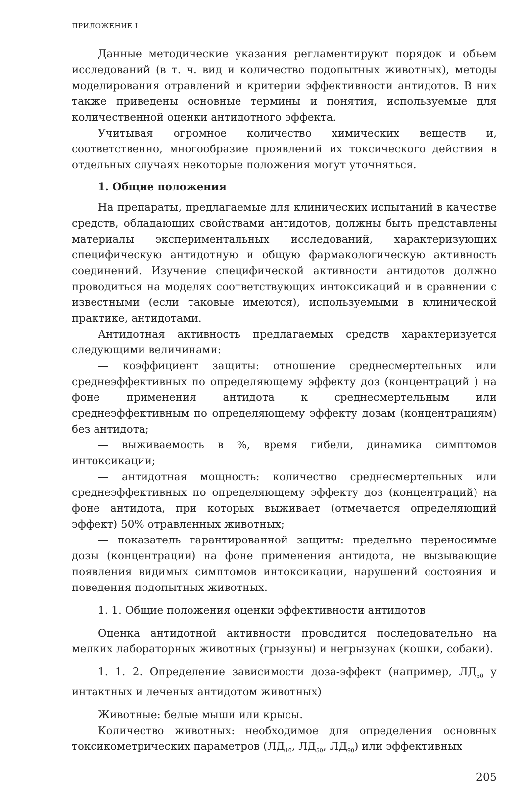ПРИЛОЖЕНИЕ I
Данные методические указания регламентируют порядок и объем исследований (в т. ч. вид и количество подопытных животных), методы моделирования отравлений и критерии эффективности антидотов. В них также приведены основные термины и понятия, используемые для количественной оценки антидотного эффекта.
Учитывая огромное количество химических веществ и, соответственно, многообразие проявлений их токсического действия в отдельных случаях некоторые положения могут уточняться.
1. Общие положения
На препараты, предлагаемые для клинических испытаний в качестве средств, обладающих свойствами антидотов, должны быть представлены материалы экспериментальных исследований, характеризующих специфическую антидотную и общую фармакологическую активность соединений. Изучение специфической активности антидотов должно проводиться на моделях соответствующих интоксикаций и в сравнении с известными (если таковые имеются), используемыми в клинической практике, антидотами.
Антидотная активность предлагаемых средств характеризуется следующими величинами:
— коэффициент защиты: отношение среднесмертельных или среднеэффективных по определяющему эффекту доз (концентраций ) на фоне применения антидота к среднесмертельным или среднеэффективным по определяющему эффекту дозам (концентрациям) без антидота;
— выживаемость в %, время гибели, динамика симптомов интоксикации;
— антидотная мощность: количество среднесмертельных или среднеэффективных по определяющему эффекту доз (концентраций) на фоне антидота, при которых выживает (отмечается определяющий эффект) 50% отравленных животных;
— показатель гарантированной защиты: предельно переносимые дозы (концентрации) на фоне применения антидота, не вызывающие появления видимых симптомов интоксикации, нарушений состояния и поведения подопытных животных.
1. 1. Общие положения оценки эффективности антидотов
Оценка антидотной активности проводится последовательно на мелких лабораторных животных (грызуны) и негрызунах (кошки, собаки).
1. 1. 2. Определение зависимости доза-эффект (например, ЛД<sub>50</sub> у интактных и леченых антидотом животных)
Животные: белые мыши или крысы.
Количество животных: необходимое для определения основных токсикометрических параметров (ЛД<sub>10</sub>, ЛД<sub>50</sub>, ЛД<sub>90</sub>) или эффективных
205